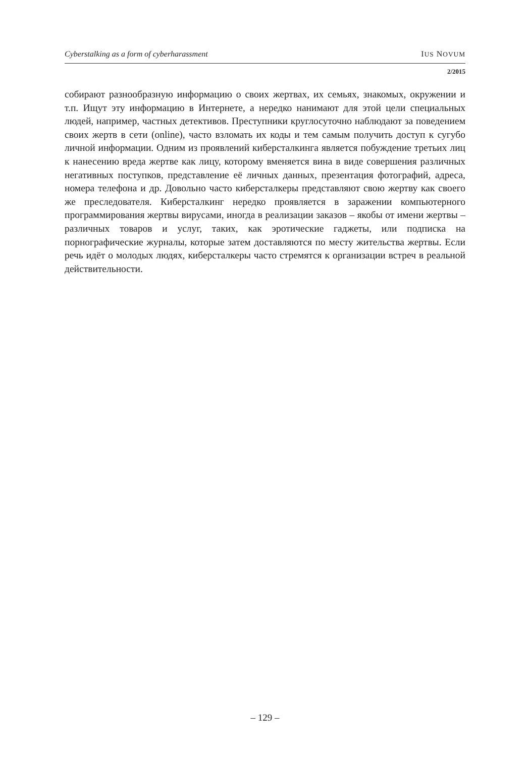Cyberstalking as a form of cyberharassment IUS NOVUM
2/2015
собирают разнообразную информацию о своих жертвах, их семьях, знакомых, окружении и т.п. Ищут эту информацию в Интернете, а нередко нанимают для этой цели специальных людей, например, частных детективов. Преступники круглосуточно наблюдают за поведением своих жертв в сети (online), часто взломать их коды и тем самым получить доступ к сугубо личной информации. Одним из проявлений киберсталкинга является побуждение третьих лиц к нанесению вреда жертве как лицу, которому вменяется вина в виде совершения различных негативных поступков, представление её личных данных, презентация фотографий, адреса, номера телефона и др. Довольно часто киберсталкеры представляют свою жертву как своего же преследователя. Киберсталкинг нередко проявляется в заражении компьютерного программирования жертвы вирусами, иногда в реализации заказов – якобы от имени жертвы – различных товаров и услуг, таких, как эротические гаджеты, или подписка на порнографические журналы, которые затем доставляются по месту жительства жертвы. Если речь идёт о молодых людях, киберсталкеры часто стремятся к организации встреч в реальной действительности.
– 129 –